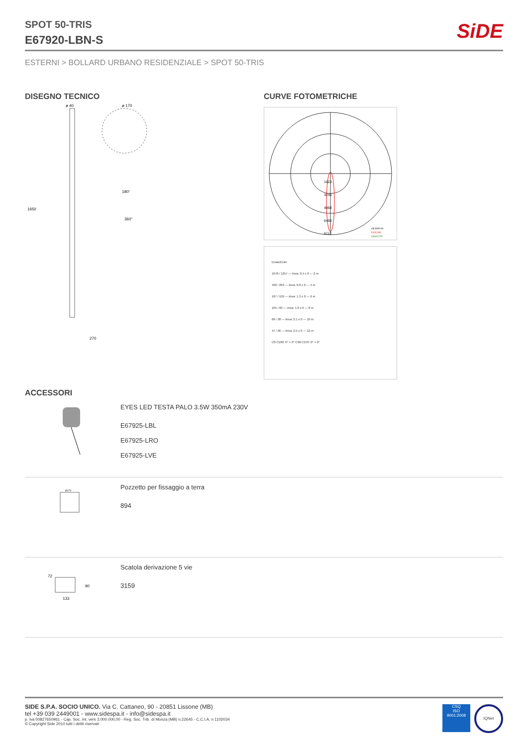SPOT 50-TRIS
E67920-LBN-S
SiDE
ESTERNI > BOLLARD URBANO RESIDENZIALE > SPOT 50-TRIS
DISEGNO TECNICO
ø 40
ø 170
1650
270
180°
360°
CURVE FOTOMETRICHE
1623
3245
4868
6490
8112
cd/1000 lm
C0/C180
C90/C270
Emax/Emin
1678 / 1257 — Area: 0.4 x 0 — 2 m
420 / 263 — Area: 0.8 x 0 — 4 m
187 / 109 — Area: 1.3 x 0 — 6 m
105 / 60 — Area: 1.6 x 0 — 8 m
68 / 38 — Area: 2.1 x 0 — 10 m
47 / 26 — Area: 2.5 x 0 — 12 m
C0-C180: 6° + 6° C90-C270: 0° + 0°
ACCESSORI
EYES LED TESTA PALO 3.5W 350mA 230V
E67925-LBL
E67925-LRO
E67925-LVE
Ø170
Pozzetto per fissaggio a terra
894
133
90
72
Scatola derivazione 5 vie
3159
SIDE S.P.A. SOCIO UNICO. Via C. Cattaneo, 90 - 20851 Lissone (MB)
tel +39 039 2449001 - www.sidespa.it - info@sidespa.it
p. iva 00827650961 - Cap. Soc. int. vers 3.000.000,00 - Reg. Soc. Trib. di Monza (MB) n.22645 - C.C.I.A. n 1102034
© Copyright Side 2010 tutti i diritti riservati
CSQ
ISO
9001:2008
IQNet